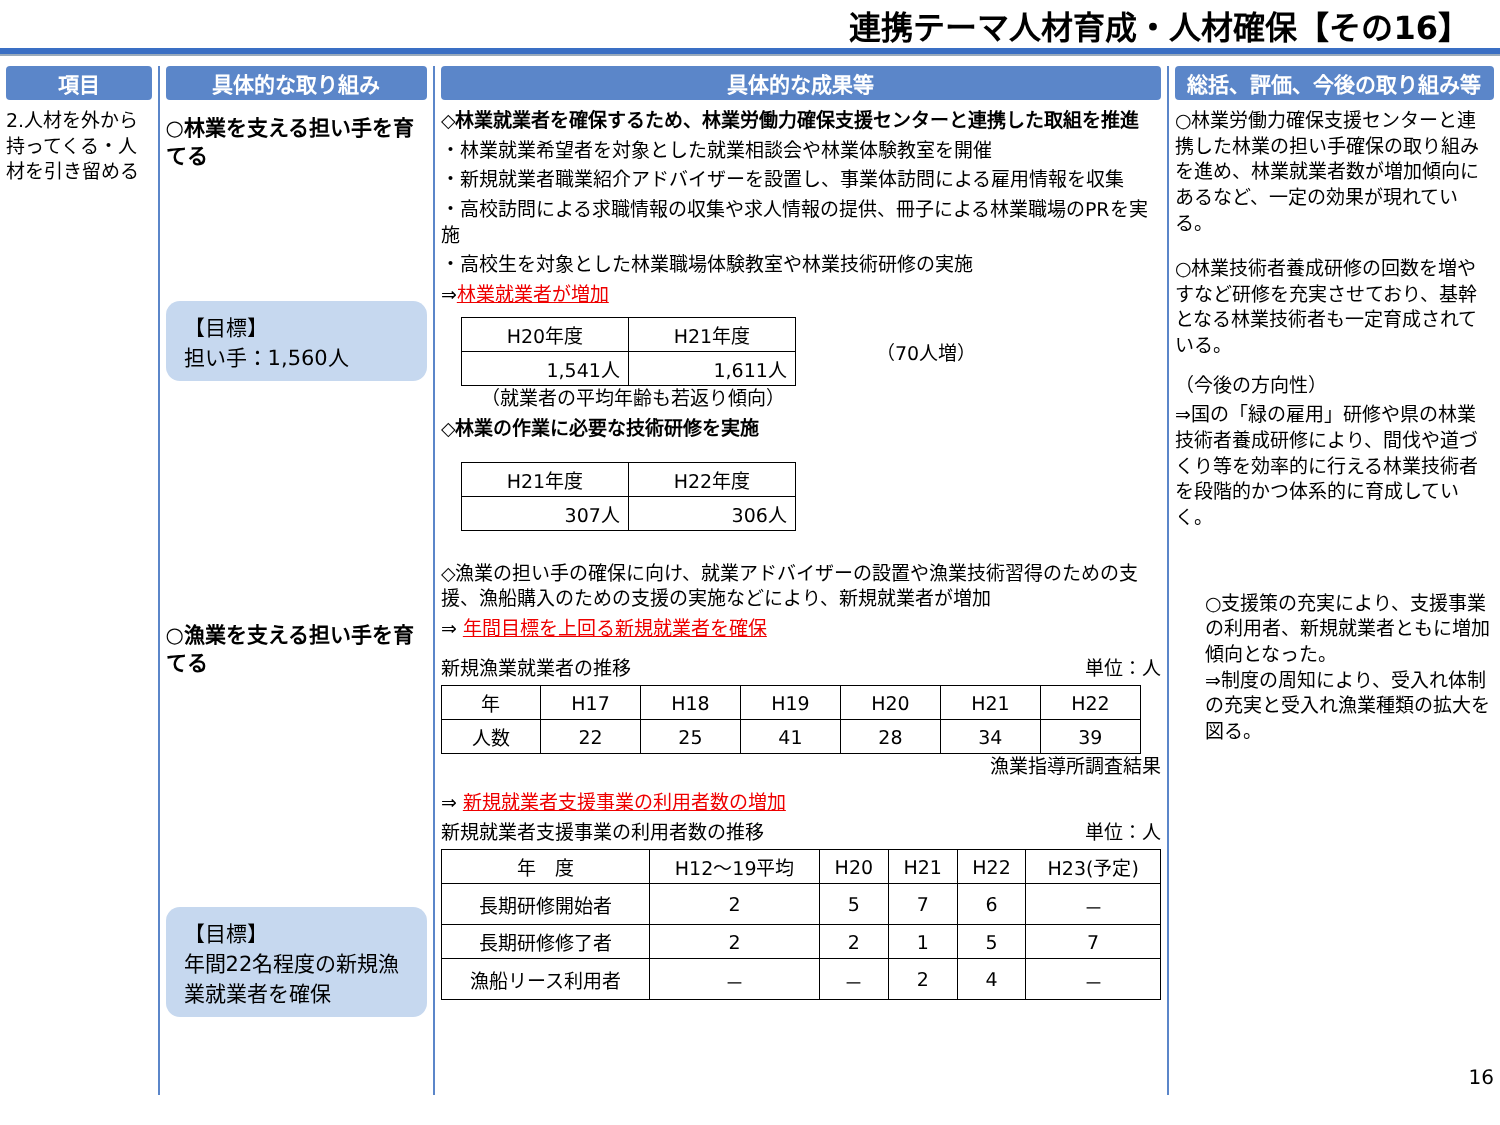連携テーマ人材育成・人材確保【その16】
項目
2.人材を外から持ってくる・人材を引き留める
具体的な取り組み
○林業を支える担い手を育てる
【目標】
担い手：1,560人
○漁業を支える担い手を育てる
【目標】
年間22名程度の新規漁業就業者を確保
具体的な成果等
◇林業就業者を確保するため、林業労働力確保支援センターと連携した取組を推進
・林業就業希望者を対象とした就業相談会や林業体験教室を開催
・新規就業者職業紹介アドバイザーを設置し、事業体訪問による雇用情報を収集
・高校訪問による求職情報の収集や求人情報の提供、冊子による林業職場のPRを実施
・高校生を対象とした林業職場体験教室や林業技術研修の実施
⇒林業就業者が増加
| H20年度 | H21年度 |
| --- | --- |
| 1,541人 | 1,611人 |
（70人増）
（就業者の平均年齢も若返り傾向）
◇林業の作業に必要な技術研修を実施
| H21年度 | H22年度 |
| --- | --- |
| 307人 | 306人 |
◇漁業の担い手の確保に向け、就業アドバイザーの設置や漁業技術習得のための支援、漁船購入のための支援の実施などにより、新規就業者が増加
⇒ 年間目標を上回る新規就業者を確保
新規漁業就業者の推移 単位：人
| 年 | H17 | H18 | H19 | H20 | H21 | H22 |
| --- | --- | --- | --- | --- | --- | --- |
| 人数 | 22 | 25 | 41 | 28 | 34 | 39 |
漁業指導所調査結果
⇒ 新規就業者支援事業の利用者数の増加
新規就業者支援事業の利用者数の推移 単位：人
| 年 度 | H12～19平均 | H20 | H21 | H22 | H23(予定) |
| --- | --- | --- | --- | --- | --- |
| 長期研修開始者 | 2 | 5 | 7 | 6 | － |
| 長期研修修了者 | 2 | 2 | 1 | 5 | 7 |
| 漁船リース利用者 | － | － | 2 | 4 | － |
総括、評価、今後の取り組み等
○林業労働力確保支援センターと連携した林業の担い手確保の取り組みを進め、林業就業者数が増加傾向にあるなど、一定の効果が現れている。
○林業技術者養成研修の回数を増やすなど研修を充実させており、基幹となる林業技術者も一定育成されている。
（今後の方向性）
⇒国の「緑の雇用」研修や県の林業技術者養成研修により、間伐や道づくり等を効率的に行える林業技術者を段階的かつ体系的に育成していく。
○支援策の充実により、支援事業の利用者、新規就業者ともに増加傾向となった。
⇒制度の周知により、受入れ体制の充実と受入れ漁業種類の拡大を図る。
16